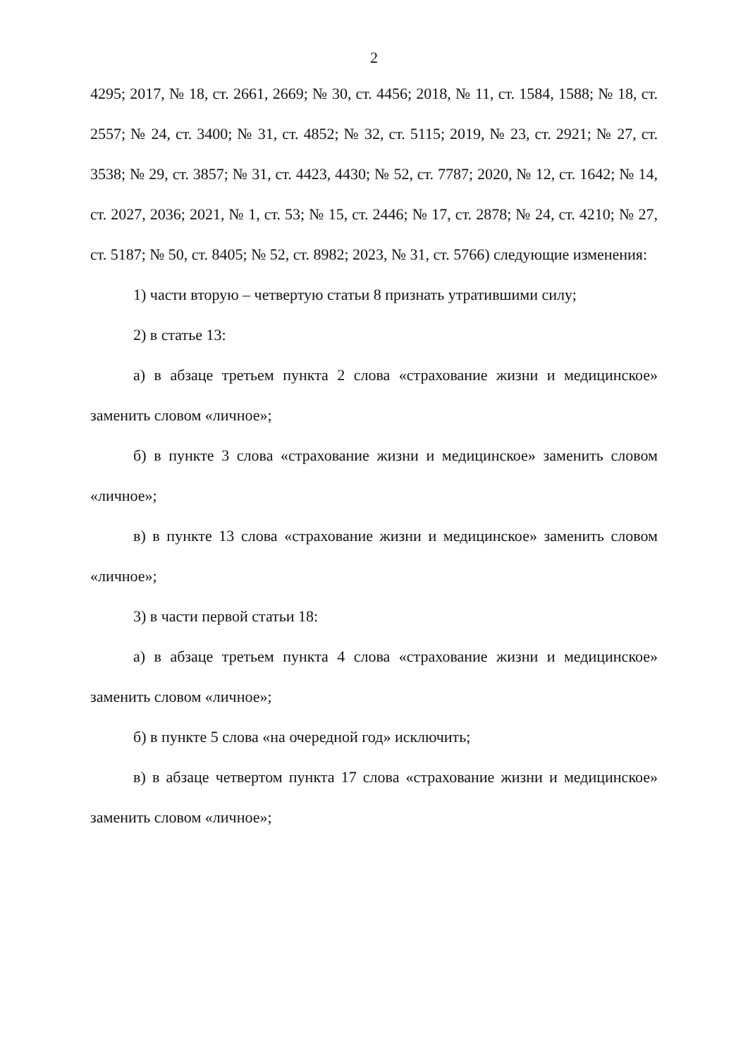2
4295; 2017, № 18, ст. 2661, 2669; № 30, ст. 4456; 2018, № 11, ст. 1584, 1588; № 18, ст. 2557; № 24, ст. 3400; № 31, ст. 4852; № 32, ст. 5115; 2019, № 23, ст. 2921; № 27, ст. 3538; № 29, ст. 3857; № 31, ст. 4423, 4430; № 52, ст. 7787; 2020, № 12, ст. 1642; № 14, ст. 2027, 2036; 2021, № 1, ст. 53; № 15, ст. 2446; № 17, ст. 2878; № 24, ст. 4210; № 27, ст. 5187; № 50, ст. 8405; № 52, ст. 8982; 2023, № 31, ст. 5766) следующие изменения:
1) части вторую – четвертую статьи 8 признать утратившими силу;
2) в статье 13:
а) в абзаце третьем пункта 2 слова «страхование жизни и медицинское» заменить словом «личное»;
б) в пункте 3 слова «страхование жизни и медицинское» заменить словом «личное»;
в) в пункте 13 слова «страхование жизни и медицинское» заменить словом «личное»;
3) в части первой статьи 18:
а) в абзаце третьем пункта 4 слова «страхование жизни и медицинское» заменить словом «личное»;
б) в пункте 5 слова «на очередной год» исключить;
в) в абзаце четвертом пункта 17 слова «страхование жизни и медицинское» заменить словом «личное»;